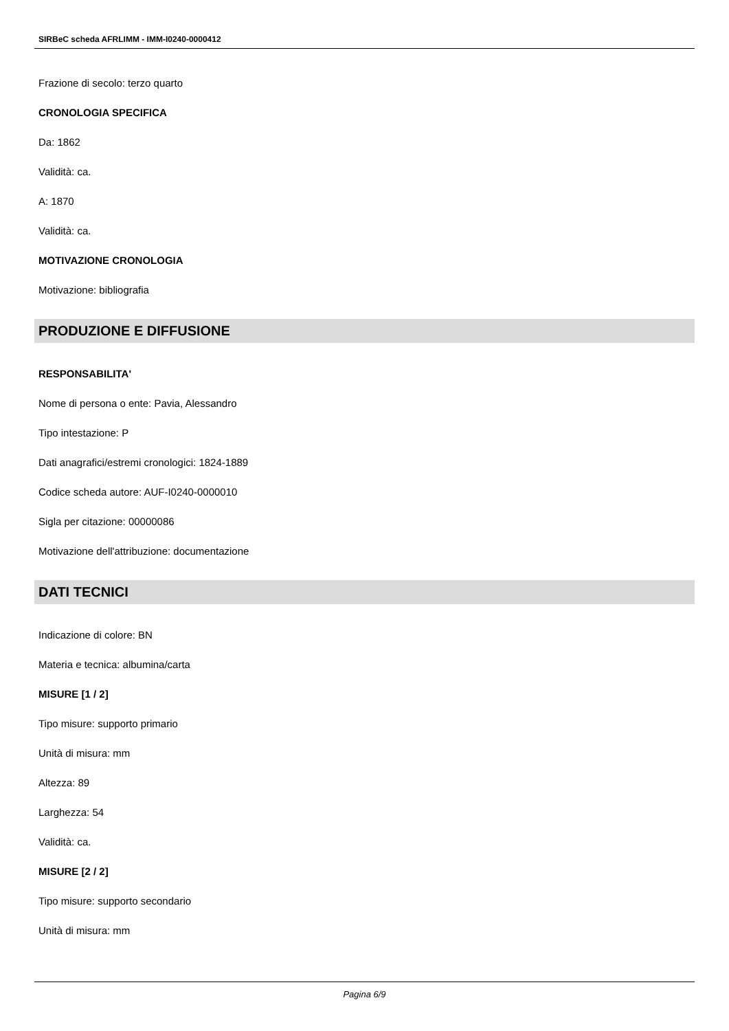SIRBeC scheda AFRLIMM - IMM-I0240-0000412
Frazione di secolo: terzo quarto
CRONOLOGIA SPECIFICA
Da: 1862
Validità: ca.
A: 1870
Validità: ca.
MOTIVAZIONE CRONOLOGIA
Motivazione: bibliografia
PRODUZIONE E DIFFUSIONE
RESPONSABILITA'
Nome di persona o ente: Pavia, Alessandro
Tipo intestazione: P
Dati anagrafici/estremi cronologici: 1824-1889
Codice scheda autore: AUF-I0240-0000010
Sigla per citazione: 00000086
Motivazione dell'attribuzione: documentazione
DATI TECNICI
Indicazione di colore: BN
Materia e tecnica: albumina/carta
MISURE [1 / 2]
Tipo misure: supporto primario
Unità di misura: mm
Altezza: 89
Larghezza: 54
Validità: ca.
MISURE [2 / 2]
Tipo misure: supporto secondario
Unità di misura: mm
Pagina 6/9